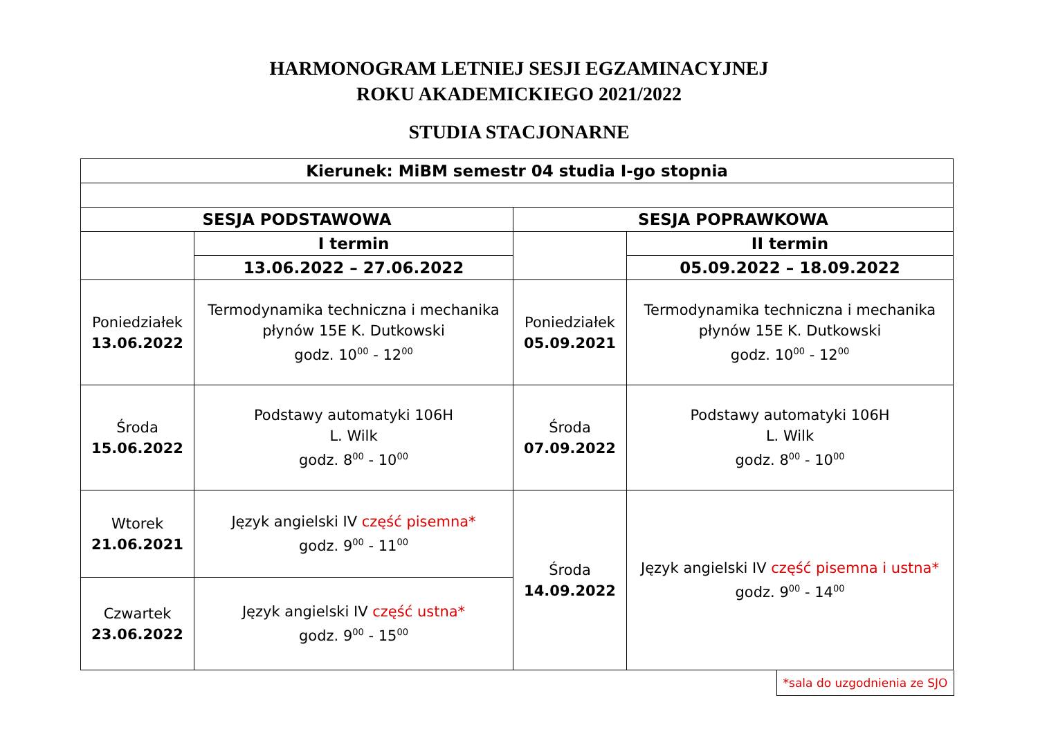HARMONOGRAM LETNIEJ SESJI EGZAMINACYJNEJ
ROKU AKADEMICKIEGO 2021/2022
STUDIA STACJONARNE
| Kierunek: MiBM semestr 04 studia I-go stopnia | | | |
| SESJA PODSTAWOWA | | SESJA POPRAWKOWA | |
| | I termin | | II termin |
| | 13.06.2022 – 27.06.2022 | | 05.09.2022 – 18.09.2022 |
| Poniedziałek 13.06.2022 | Termodynamika techniczna i mechanika płynów 15E K. Dutkowski godz. 10<sup>00</sup> - 12<sup>00</sup> | Poniedziałek 05.09.2021 | Termodynamika techniczna i mechanika płynów 15E K. Dutkowski godz. 10<sup>00</sup> - 12<sup>00</sup> |
| Środa 15.06.2022 | Podstawy automatyki 106H L. Wilk godz. 8<sup>00</sup> - 10<sup>00</sup> | Środa 07.09.2022 | Podstawy automatyki 106H L. Wilk godz. 8<sup>00</sup> - 10<sup>00</sup> |
| Wtorek 21.06.2021 | Język angielski IV część pisemna* godz. 9<sup>00</sup> - 11<sup>00</sup> | Środa 14.09.2022 | Język angielski IV część pisemna i ustna* godz. 9<sup>00</sup> - 14<sup>00</sup> |
| Czwartek 23.06.2022 | Język angielski IV część ustna* godz. 9<sup>00</sup> - 15<sup>00</sup> | | |
*sala do uzgodnienia ze SJO